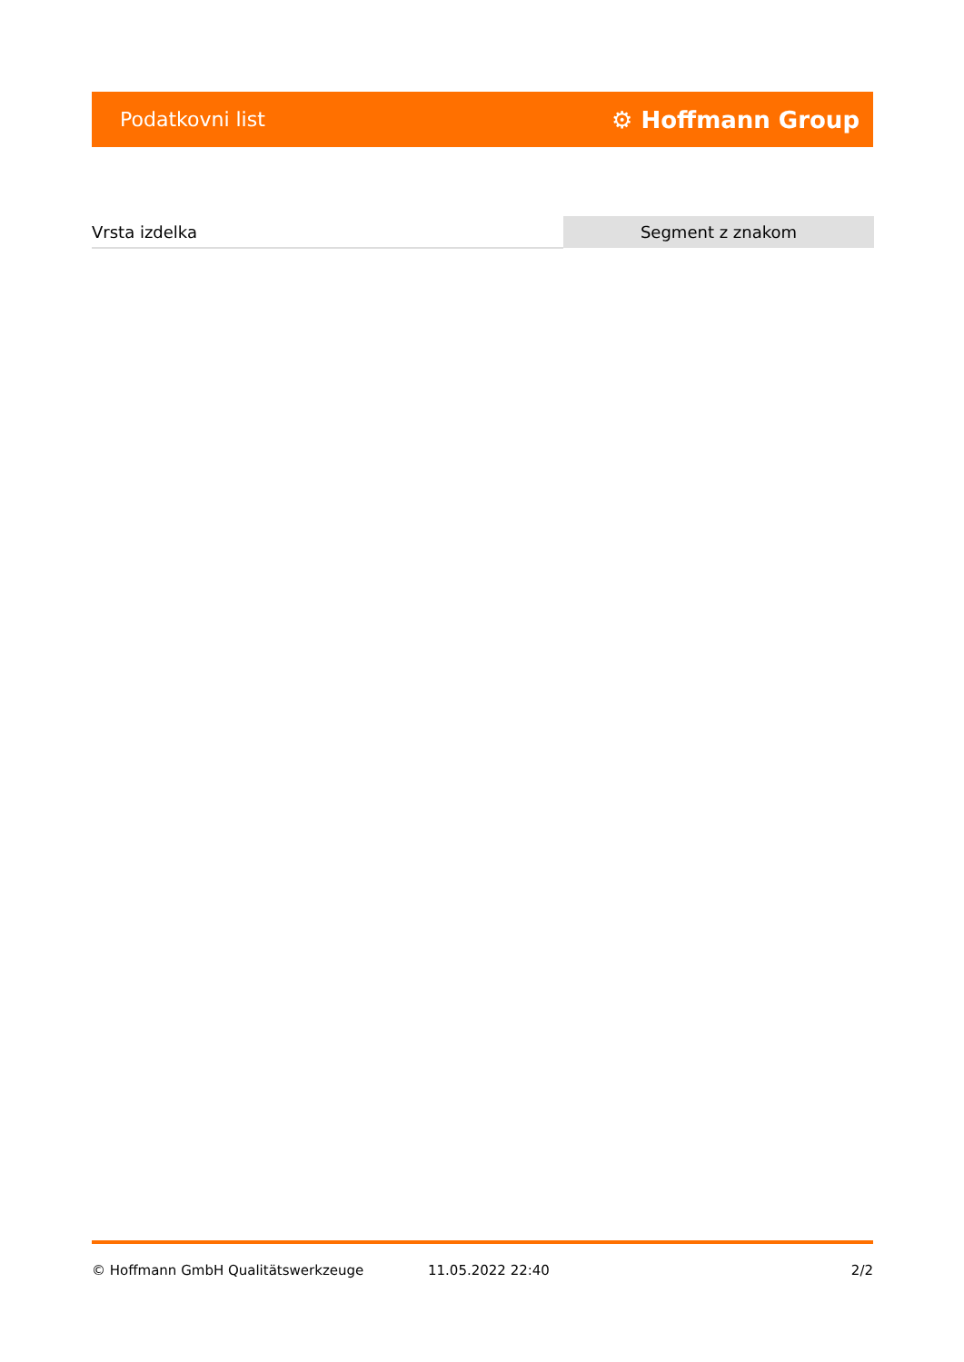Podatkovni list ⚙ Hoffmann Group
| Vrsta izdelka | Segment z znakom |
© Hoffmann GmbH Qualitätswerkzeuge 11.05.2022 22:40 2/2